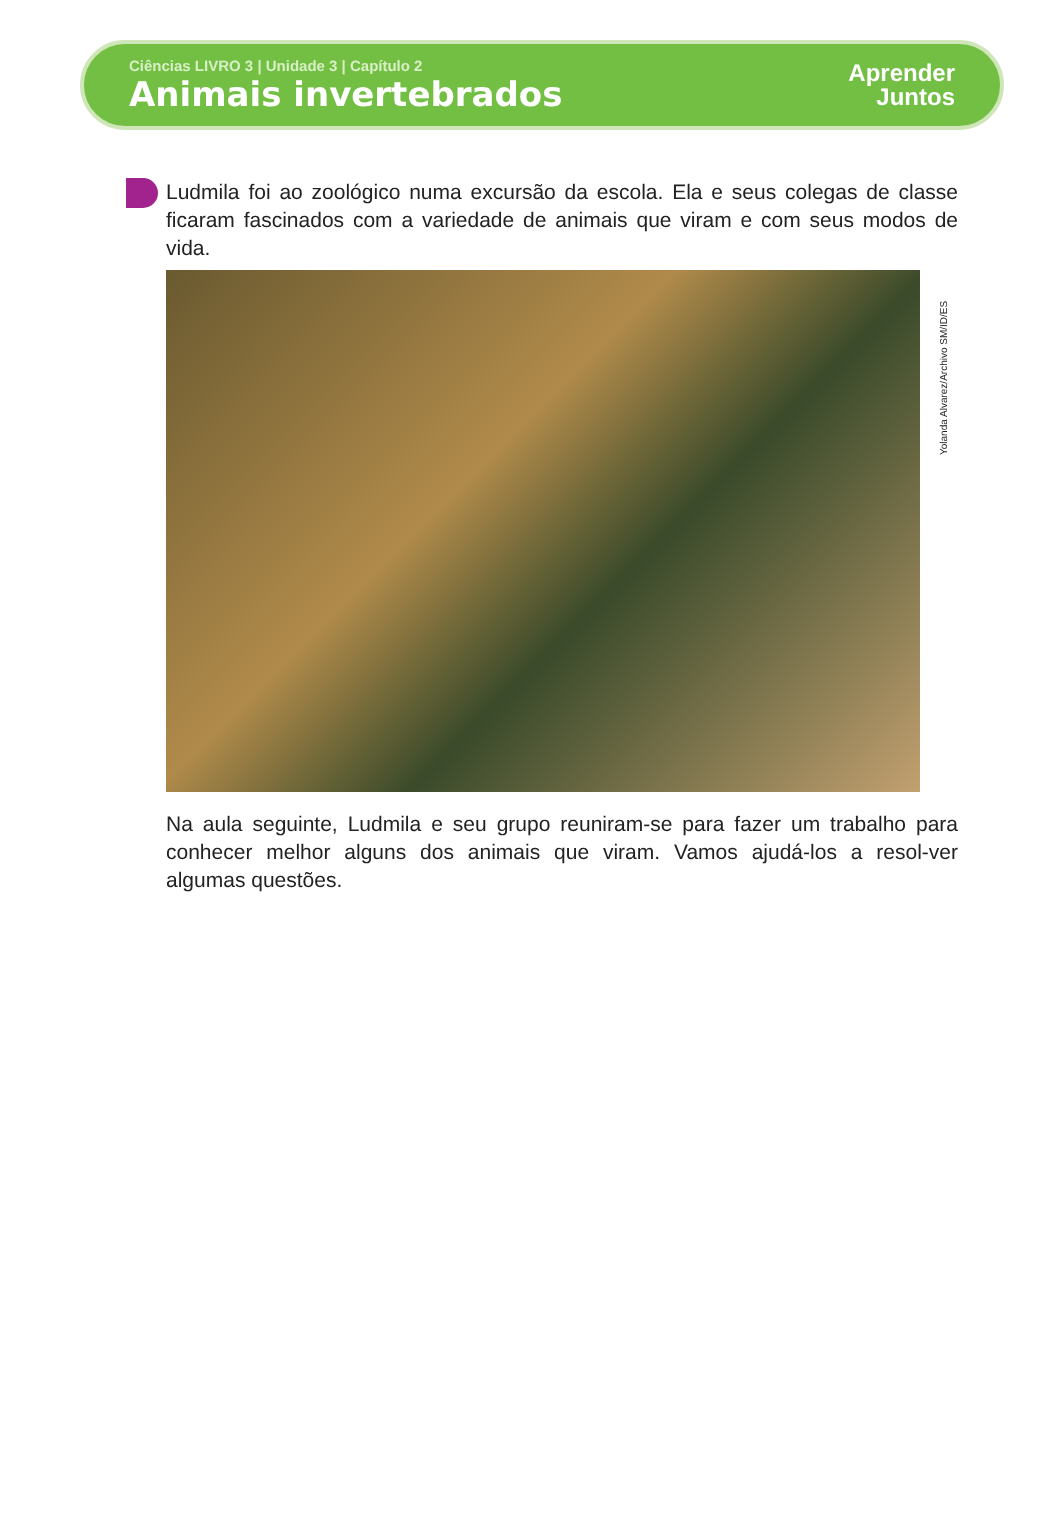Ciências LIVRO 3 | Unidade 3 | Capítulo 2
Animais invertebrados
Aprender
Juntos
Ludmila foi ao zoológico numa excursão da escola. Ela e seus colegas de classe ficaram fascinados com a variedade de animais que viram e com seus modos de vida.
Yolanda Alvarez/Archivo SM/ID/ES
Na aula seguinte, Ludmila e seu grupo reuniram-se para fazer um trabalho para conhecer melhor alguns dos animais que viram. Vamos ajudá-los a resol-ver algumas questões.